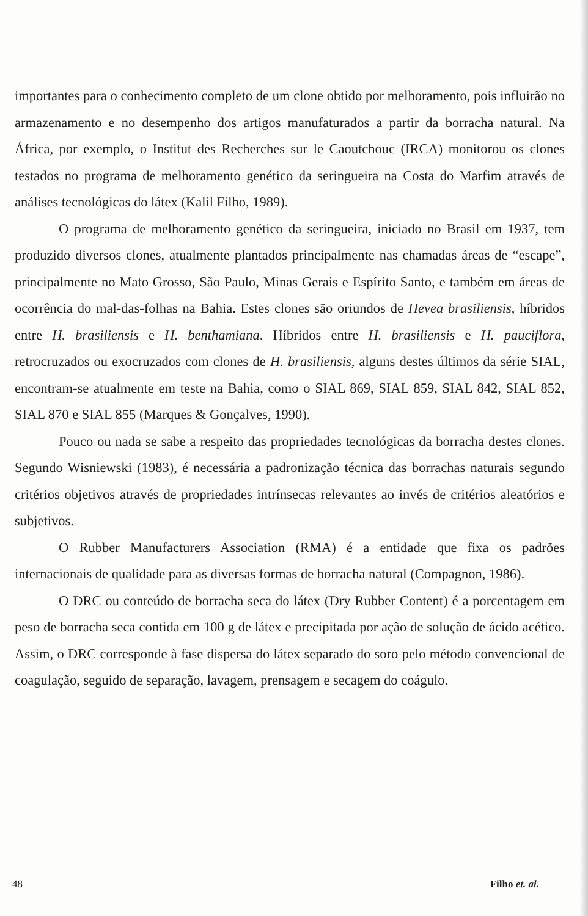importantes para o conhecimento completo de um clone obtido por melhoramento, pois influirão no armazenamento e no desempenho dos artigos manufaturados a partir da borracha natural. Na África, por exemplo, o Institut des Recherches sur le Caoutchouc (IRCA) monitorou os clones testados no programa de melhoramento genético da seringueira na Costa do Marfim através de análises tecnológicas do látex (Kalil Filho, 1989).
O programa de melhoramento genético da seringueira, iniciado no Brasil em 1937, tem produzido diversos clones, atualmente plantados principalmente nas chamadas áreas de “escape”, principalmente no Mato Grosso, São Paulo, Minas Gerais e Espírito Santo, e também em áreas de ocorrência do mal-das-folhas na Bahia. Estes clones são oriundos de Hevea brasiliensis, híbridos entre H. brasiliensis e H. benthamiana. Híbridos entre H. brasiliensis e H. pauciflora, retrocruzados ou exocruzados com clones de H. brasiliensis, alguns destes últimos da série SIAL, encontram-se atualmente em teste na Bahia, como o SIAL 869, SIAL 859, SIAL 842, SIAL 852, SIAL 870 e SIAL 855 (Marques & Gonçalves, 1990).
Pouco ou nada se sabe a respeito das propriedades tecnológicas da borracha destes clones. Segundo Wisniewski (1983), é necessária a padronização técnica das borrachas naturais segundo critérios objetivos através de propriedades intrínsecas relevantes ao invés de critérios aleatórios e subjetivos.
O Rubber Manufacturers Association (RMA) é a entidade que fixa os padrões internacionais de qualidade para as diversas formas de borracha natural (Compagnon, 1986).
O DRC ou conteúdo de borracha seca do látex (Dry Rubber Content) é a porcentagem em peso de borracha seca contida em 100 g de látex e precipitada por ação de solução de ácido acético. Assim, o DRC corresponde à fase dispersa do látex separado do soro pelo método convencional de coagulação, seguido de separação, lavagem, prensagem e secagem do coágulo.
48 Filho et. al.